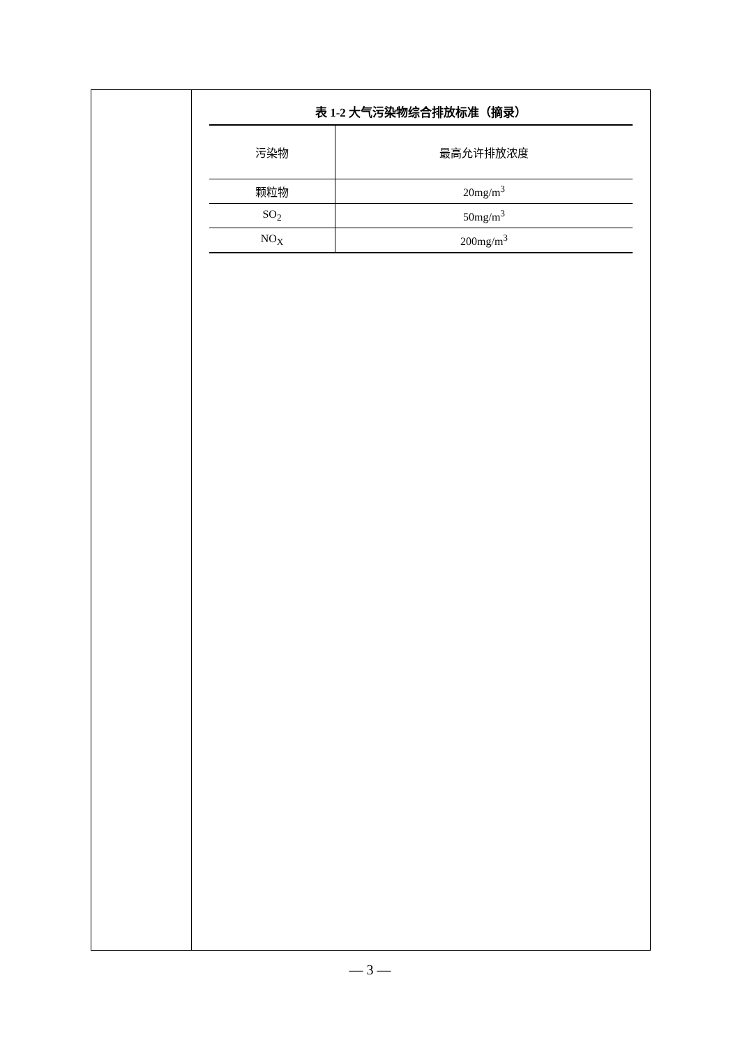表 1-2 大气污染物综合排放标准（摘录）
| 污染物 | 最高允许排放浓度 |
| --- | --- |
| 颗粒物 | 20mg/m<sup>3</sup> |
| SO<sub>2</sub> | 50mg/m<sup>3</sup> |
| NO<sub>X</sub> | 200mg/m<sup>3</sup> |
— 3 —